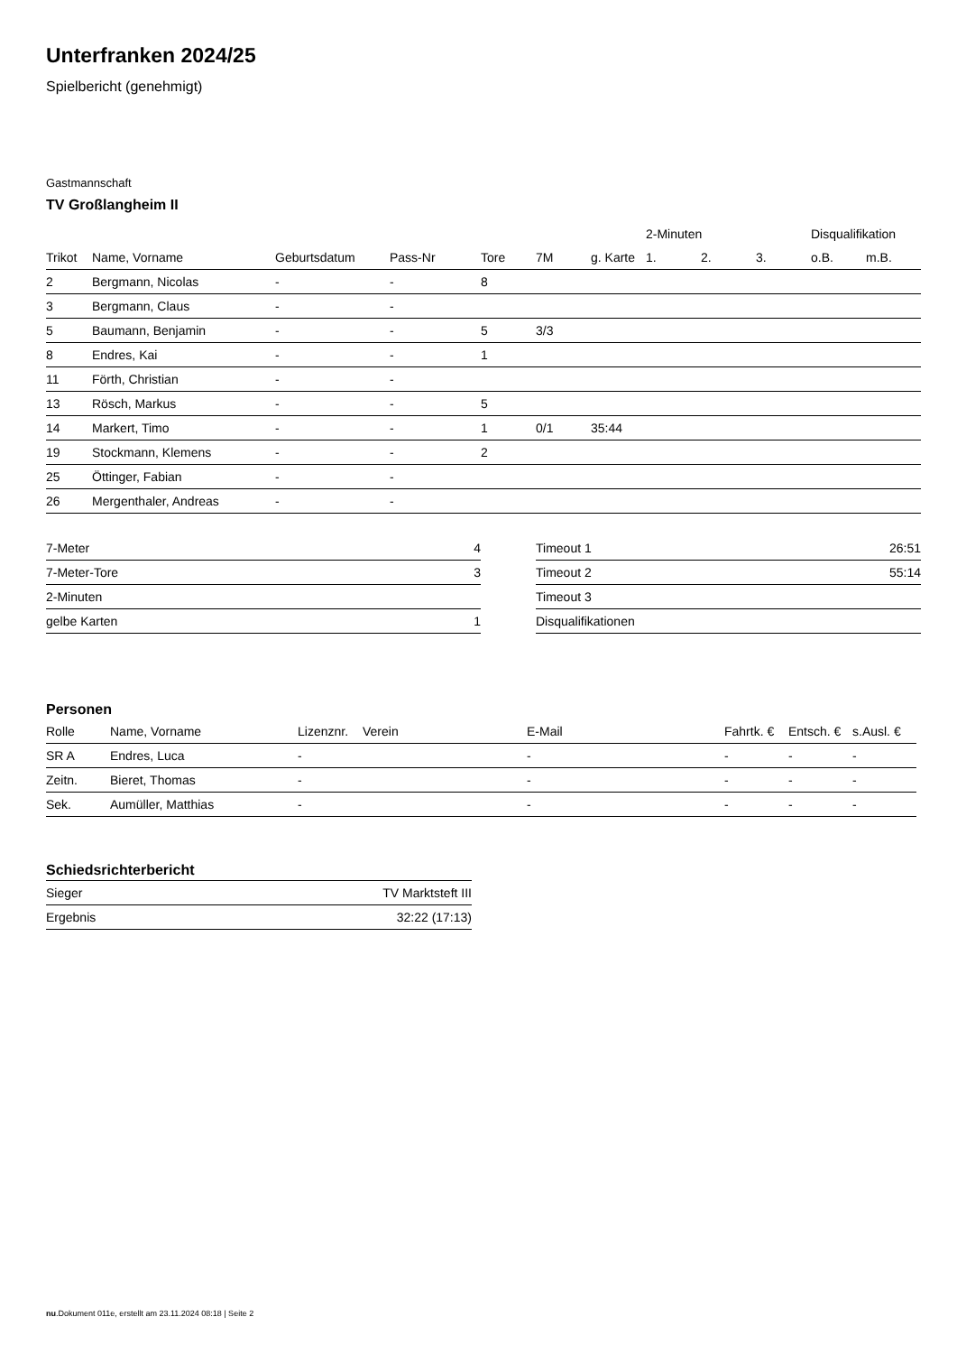Unterfranken 2024/25
Spielbericht (genehmigt)
Gastmannschaft
TV Großlangheim II
| | | | | | | | 2-Minuten | | | Disqualifikation | |
| --- | --- | --- | --- | --- | --- | --- | --- | --- | --- | --- | --- |
| Trikot | Name, Vorname | Geburtsdatum | Pass-Nr | Tore | 7M | g. Karte | 1. | 2. | 3. | o.B. | m.B. |
| 2 | Bergmann, Nicolas | - | - | 8 | | | | | | | |
| 3 | Bergmann, Claus | - | - | | | | | | | | |
| 5 | Baumann, Benjamin | - | - | 5 | 3/3 | | | | | | |
| 8 | Endres, Kai | - | - | 1 | | | | | | | |
| 11 | Förth, Christian | - | - | | | | | | | | |
| 13 | Rösch, Markus | - | - | 5 | | | | | | | |
| 14 | Markert, Timo | - | - | 1 | 0/1 | 35:44 | | | | | |
| 19 | Stockmann, Klemens | - | - | 2 | | | | | | | |
| 25 | Öttinger, Fabian | - | - | | | | | | | | |
| 26 | Mergenthaler, Andreas | - | - | | | | | | | | |
| 7-Meter | 4 |
| 7-Meter-Tore | 3 |
| 2-Minuten | |
| gelbe Karten | 1 |
| Timeout 1 | 26:51 |
| Timeout 2 | 55:14 |
| Timeout 3 | |
| Disqualifikationen | |
Personen
| Rolle | Name, Vorname | Lizenznr. | Verein | E-Mail | Fahrtk. € | Entsch. € | s.Ausl. € |
| --- | --- | --- | --- | --- | --- | --- | --- |
| SR A | Endres, Luca | - | | - | - | - | - |
| Zeitn. | Bieret, Thomas | - | | - | - | - | - |
| Sek. | Aumüller, Matthias | - | | - | - | - | - |
Schiedsrichterbericht
| Sieger | TV Marktsteft III |
| Ergebnis | 32:22 (17:13) |
nu.Dokument 011e, erstellt am 23.11.2024 08:18 | Seite 2